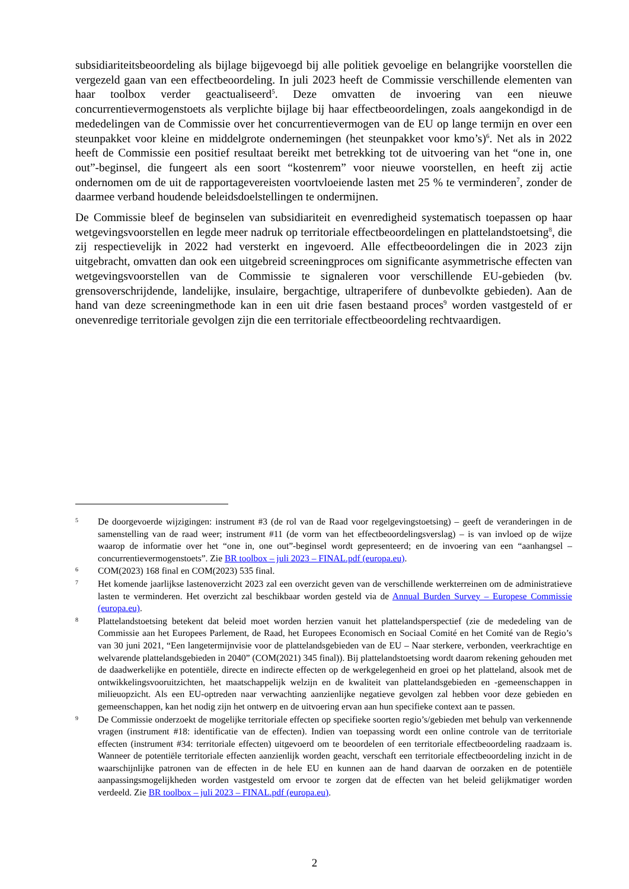subsidiariteitsbeoordeling als bijlage bijgevoegd bij alle politiek gevoelige en belangrijke voorstellen die vergezeld gaan van een effectbeoordeling. In juli 2023 heeft de Commissie verschillende elementen van haar toolbox verder geactualiseerd<sup>5</sup>. Deze omvatten de invoering van een nieuwe concurrentievermogenstoets als verplichte bijlage bij haar effectbeoordelingen, zoals aangekondigd in de mededelingen van de Commissie over het concurrentievermogen van de EU op lange termijn en over een steunpakket voor kleine en middelgrote ondernemingen (het steunpakket voor kmo’s)<sup>6</sup>. Net als in 2022 heeft de Commissie een positief resultaat bereikt met betrekking tot de uitvoering van het “one in, one out”-beginsel, die fungeert als een soort “kostenrem” voor nieuwe voorstellen, en heeft zij actie ondernomen om de uit de rapportagevereisten voortvloeiende lasten met 25 % te verminderen<sup>7</sup>, zonder de daarmee verband houdende beleidsdoelstellingen te ondermijnen.
De Commissie bleef de beginselen van subsidiariteit en evenredigheid systematisch toepassen op haar wetgevingsvoorstellen en legde meer nadruk op territoriale effectbeoordelingen en plattelandstoetsing<sup>8</sup>, die zij respectievelijk in 2022 had versterkt en ingevoerd. Alle effectbeoordelingen die in 2023 zijn uitgebracht, omvatten dan ook een uitgebreid screeningproces om significante asymmetrische effecten van wetgevingsvoorstellen van de Commissie te signaleren voor verschillende EU-gebieden (bv. grensoverschrijdende, landelijke, insulaire, bergachtige, ultraperifere of dunbevolkte gebieden). Aan de hand van deze screeningmethode kan in een uit drie fasen bestaand proces<sup>9</sup> worden vastgesteld of er onevenredige territoriale gevolgen zijn die een territoriale effectbeoordeling rechtvaardigen.
5 De doorgevoerde wijzigingen: instrument #3 (de rol van de Raad voor regelgevingstoetsing) – geeft de veranderingen in de samenstelling van de raad weer; instrument #11 (de vorm van het effectbeoordelingsverslag) – is van invloed op de wijze waarop de informatie over het “one in, one out”-beginsel wordt gepresenteerd; en de invoering van een “aanhangsel – concurrentievermogenstoets”. Zie BR toolbox – juli 2023 – FINAL.pdf (europa.eu).
6 COM(2023) 168 final en COM(2023) 535 final.
7 Het komende jaarlijkse lastenoverzicht 2023 zal een overzicht geven van de verschillende werkterreinen om de administratieve lasten te verminderen. Het overzicht zal beschikbaar worden gesteld via de Annual Burden Survey – Europese Commissie (europa.eu).
8 Plattelandstoetsing betekent dat beleid moet worden herzien vanuit het plattelandsperspectief (zie de mededeling van de Commissie aan het Europees Parlement, de Raad, het Europees Economisch en Sociaal Comité en het Comité van de Regio’s van 30 juni 2021, “Een langetermijnvisie voor de plattelandsgebieden van de EU – Naar sterkere, verbonden, veerkrachtige en welvarende plattelandsgebieden in 2040” (COM(2021) 345 final)). Bij plattelandstoetsing wordt daarom rekening gehouden met de daadwerkelijke en potentiële, directe en indirecte effecten op de werkgelegenheid en groei op het platteland, alsook met de ontwikkelingsvooruitzichten, het maatschappelijk welzijn en de kwaliteit van plattelandsgebieden en -gemeenschappen in milieuopzicht. Als een EU-optreden naar verwachting aanzienlijke negatieve gevolgen zal hebben voor deze gebieden en gemeenschappen, kan het nodig zijn het ontwerp en de uitvoering ervan aan hun specifieke context aan te passen.
9 De Commissie onderzoekt de mogelijke territoriale effecten op specifieke soorten regio’s/gebieden met behulp van verkennende vragen (instrument #18: identificatie van de effecten). Indien van toepassing wordt een online controle van de territoriale effecten (instrument #34: territoriale effecten) uitgevoerd om te beoordelen of een territoriale effectbeoordeling raadzaam is. Wanneer de potentiële territoriale effecten aanzienlijk worden geacht, verschaft een territoriale effectbeoordeling inzicht in de waarschijnlijke patronen van de effecten in de hele EU en kunnen aan de hand daarvan de oorzaken en de potentiële aanpassingsmogelijkheden worden vastgesteld om ervoor te zorgen dat de effecten van het beleid gelijkmatiger worden verdeeld. Zie BR toolbox – juli 2023 – FINAL.pdf (europa.eu).
2